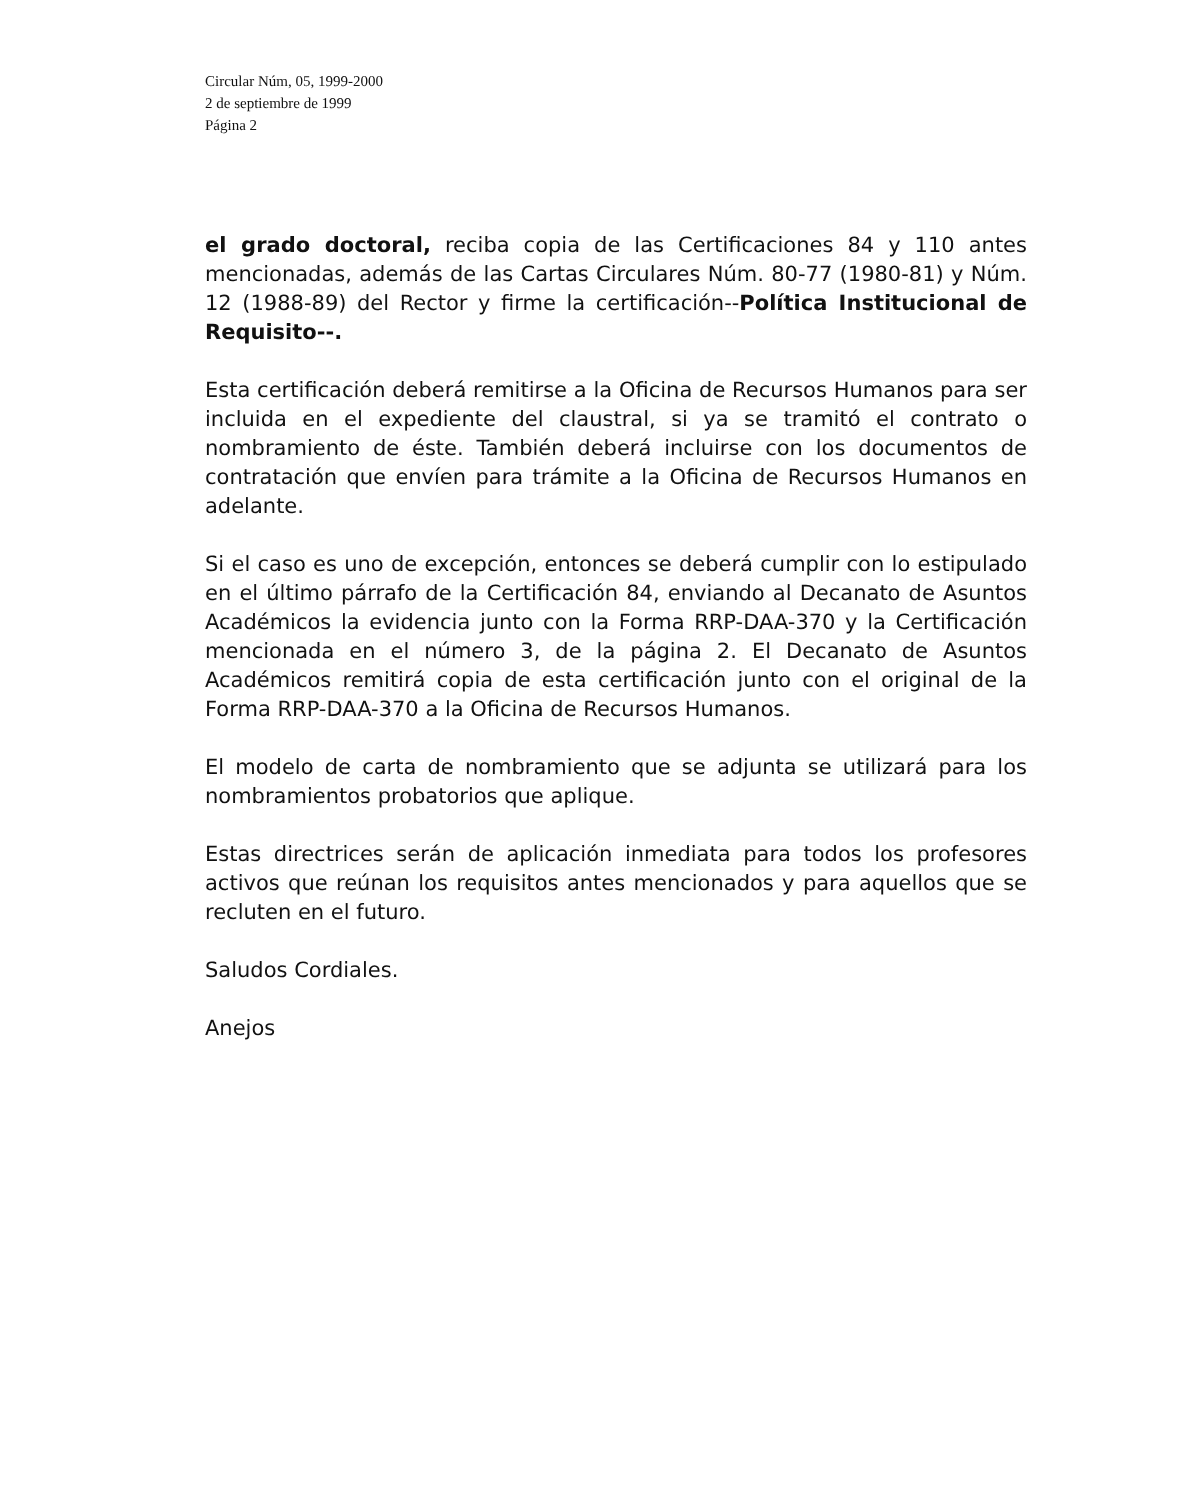Circular Núm, 05, 1999-2000
2 de septiembre de 1999
Página 2
el grado doctoral, reciba copia de las Certificaciones 84 y 110 antes mencionadas, además de las Cartas Circulares Núm. 80-77 (1980-81) y Núm. 12 (1988-89) del Rector y firme la certificación--Política Institucional de Requisito--.
Esta certificación deberá remitirse a la Oficina de Recursos Humanos para ser incluida en el expediente del claustral, si ya se tramitó el contrato o nombramiento de éste. También deberá incluirse con los documentos de contratación que envíen para trámite a la Oficina de Recursos Humanos en adelante.
Si el caso es uno de excepción, entonces se deberá cumplir con lo estipulado en el último párrafo de la Certificación 84, enviando al Decanato de Asuntos Académicos la evidencia junto con la Forma RRP-DAA-370 y la Certificación mencionada en el número 3, de la página 2. El Decanato de Asuntos Académicos remitirá copia de esta certificación junto con el original de la Forma RRP-DAA-370 a la Oficina de Recursos Humanos.
El modelo de carta de nombramiento que se adjunta se utilizará para los nombramientos probatorios que aplique.
Estas directrices serán de aplicación inmediata para todos los profesores activos que reúnan los requisitos antes mencionados y para aquellos que se recluten en el futuro.
Saludos Cordiales.
Anejos